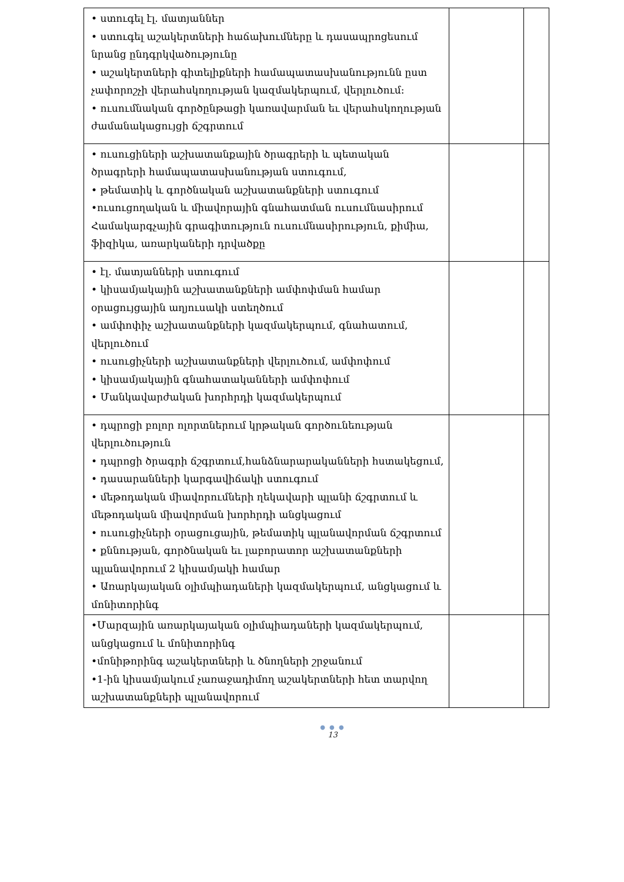| • ստուգել էլ. մատյաններ • ստուգել աշակերտների հաճախումները և դասապրոցեսում նրանց ընդգրկվածությունը • աշակերտների գիտելիքների համապատասխանությունն ըստ չափորոշչի վերահսկողության կազմակերպում, վերլուծում: • ուսումնական գործընթացի կառավարման եւ վերահսկողության ժամանակացույցի ճշգրտում | | |
| • ուսուցիների աշխատանքային ծրագրերի և պետական ծրագրերի համապատասխանության ստուգում, • թեմատիկ և գործնական աշխատանքների ստուգում •ուսուցողական և միավորային գնահատման ուսումնասիրում Համակարգչային գրագիտություն ուսումնասիրություն, քիմիա, ֆիզիկա, առարկաների դրվածքը | | |
| • էլ. մատյանների ստուգում • կիսամյակային աշխատանքների ամփոփման համար օրացույցային աղյուսակի ստեղծում • ամփոփիչ աշխատանքների կազմակերպում, գնահատում, վերլուծում • ուսուցիչների աշխատանքների վերլուծում, ամփոփում • կիսամյակային գնահատականների ամփոփում • Մանկավարժական խորհրդի կազմակերպում | | |
| • դպրոցի բոլոր ոլորտներում կրթական գործունեության վերլուծություն • դպրոցի ծրագրի ճշգրտում,հանձնարարականների հստակեցում, • դասարանների կարգավիճակի ստուգում • մեթոդական միավորումների ղեկավարի պլանի ճշգրտում և մեթոդական միավորման խորհրդի անցկացում • ուսուցիչների օրացուցային, թեմատիկ պլանավորման ճշգրտում • քննության, գործնական եւ լաբորատոր աշխատանքների պլանավորում 2 կիսամյակի համար • Առարկայական օլիմպիադաների կազմակերպում, անցկացում և մոնիտորինգ | | |
| •Մարզային առարկայական օլիմպիադաների կազմակերպում, անցկացում և մոնիտորինգ •մոնիթորինգ աշակերտների և ծնողների շրջանում •1-ին կիսամյակում չառաջադիմող աշակերտների հետ տարվող աշխատանքների պլանավորում | | |
● ● ●
13